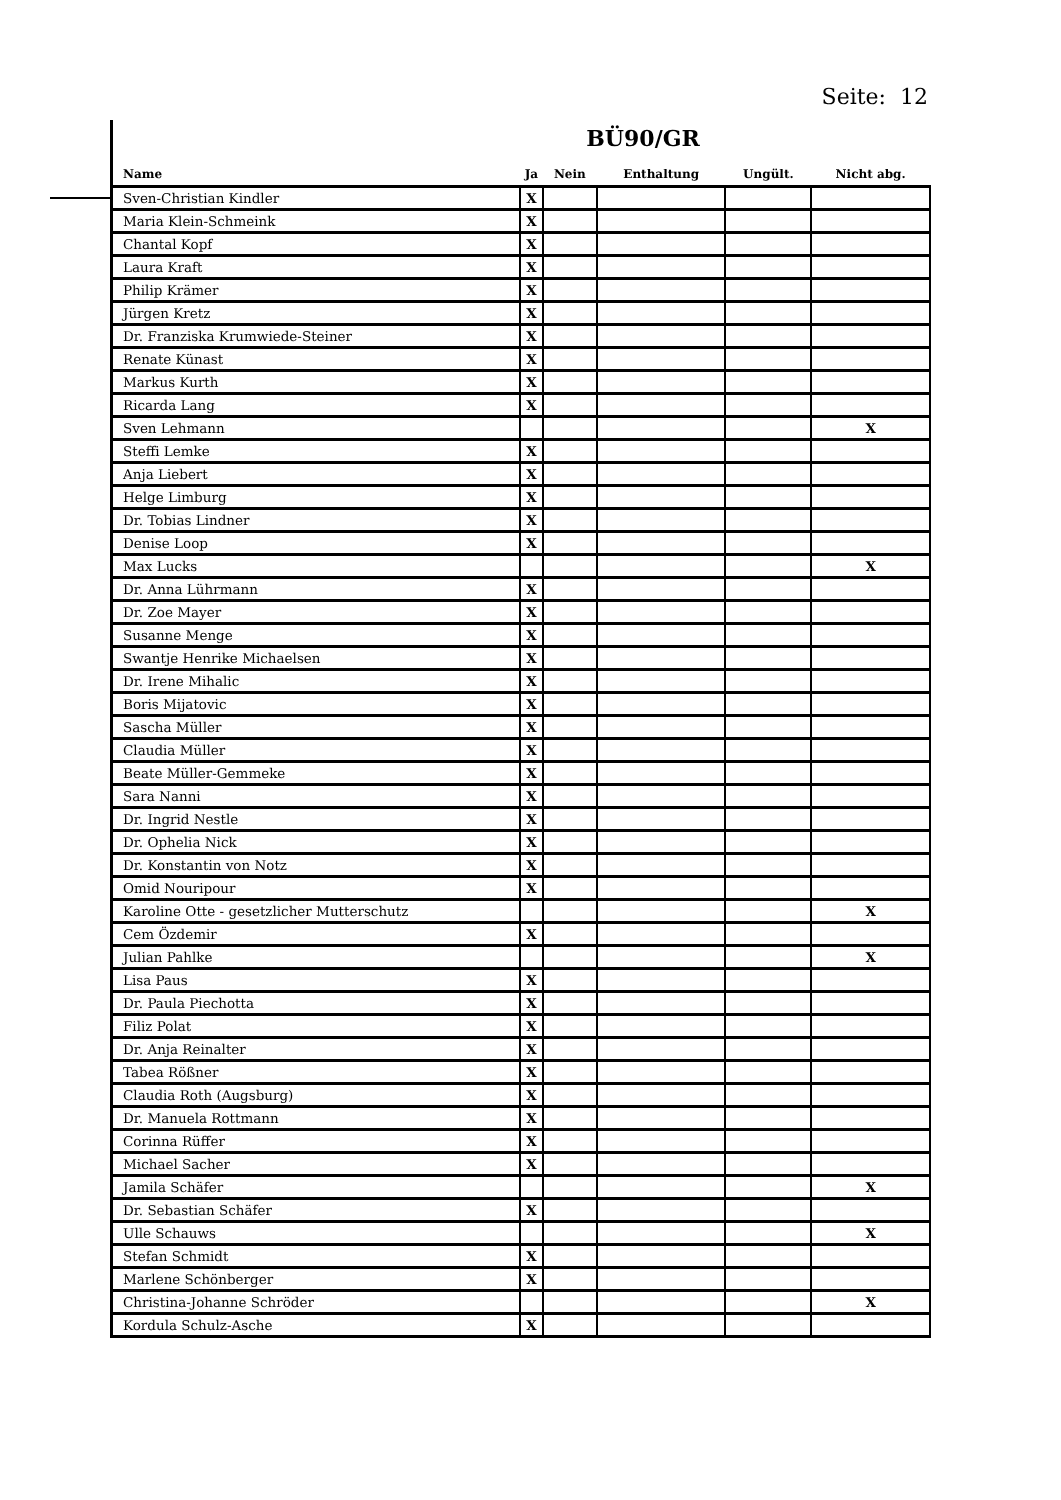Seite: 12
BÜ90/GR
| Name | Ja | Nein | Enthaltung | Ungült. | Nicht abg. |
| --- | --- | --- | --- | --- | --- |
| Sven-Christian Kindler | X | | | | |
| Maria Klein-Schmeink | X | | | | |
| Chantal Kopf | X | | | | |
| Laura Kraft | X | | | | |
| Philip Krämer | X | | | | |
| Jürgen Kretz | X | | | | |
| Dr. Franziska Krumwiede-Steiner | X | | | | |
| Renate Künast | X | | | | |
| Markus Kurth | X | | | | |
| Ricarda Lang | X | | | | |
| Sven Lehmann | | | | | X |
| Steffi Lemke | X | | | | |
| Anja Liebert | X | | | | |
| Helge Limburg | X | | | | |
| Dr. Tobias Lindner | X | | | | |
| Denise Loop | X | | | | |
| Max Lucks | | | | | X |
| Dr. Anna Lührmann | X | | | | |
| Dr. Zoe Mayer | X | | | | |
| Susanne Menge | X | | | | |
| Swantje Henrike Michaelsen | X | | | | |
| Dr. Irene Mihalic | X | | | | |
| Boris Mijatovic | X | | | | |
| Sascha Müller | X | | | | |
| Claudia Müller | X | | | | |
| Beate Müller-Gemmeke | X | | | | |
| Sara Nanni | X | | | | |
| Dr. Ingrid Nestle | X | | | | |
| Dr. Ophelia Nick | X | | | | |
| Dr. Konstantin von Notz | X | | | | |
| Omid Nouripour | X | | | | |
| Karoline Otte - gesetzlicher Mutterschutz | | | | | X |
| Cem Özdemir | X | | | | |
| Julian Pahlke | | | | | X |
| Lisa Paus | X | | | | |
| Dr. Paula Piechotta | X | | | | |
| Filiz Polat | X | | | | |
| Dr. Anja Reinalter | X | | | | |
| Tabea Rößner | X | | | | |
| Claudia Roth (Augsburg) | X | | | | |
| Dr. Manuela Rottmann | X | | | | |
| Corinna Rüffer | X | | | | |
| Michael Sacher | X | | | | |
| Jamila Schäfer | | | | | X |
| Dr. Sebastian Schäfer | X | | | | |
| Ulle Schauws | | | | | X |
| Stefan Schmidt | X | | | | |
| Marlene Schönberger | X | | | | |
| Christina-Johanne Schröder | | | | | X |
| Kordula Schulz-Asche | X | | | | |